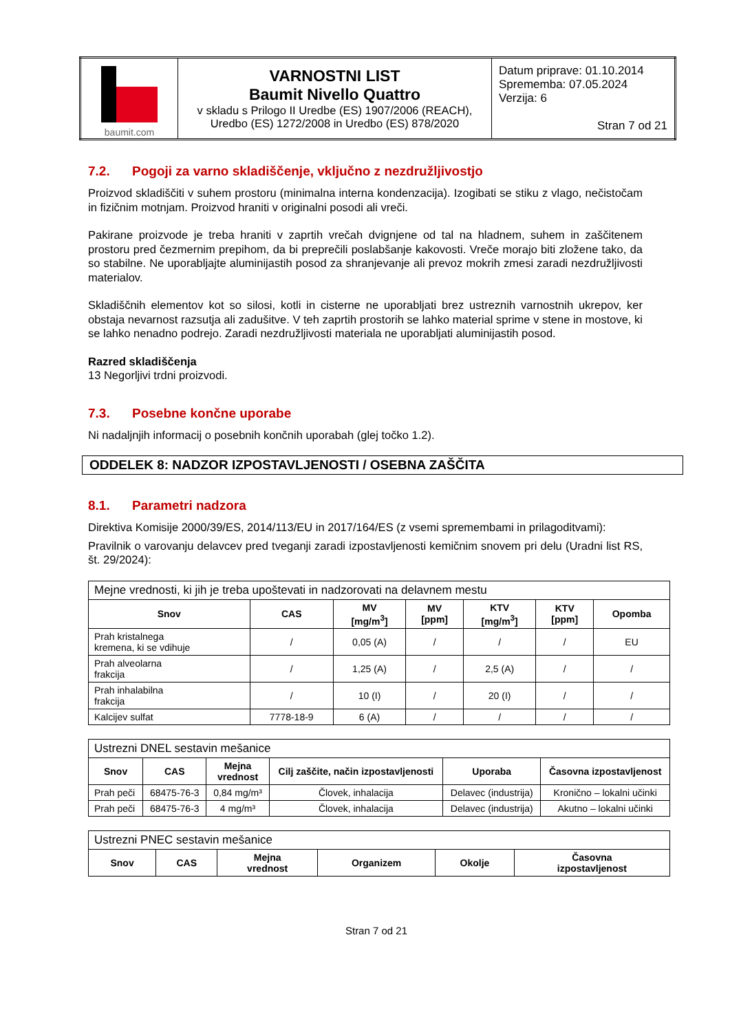| baumit.com | VARNOSTNI LIST Baumit Nivello Quattro v skladu s Prilogo II Uredbe (ES) 1907/2006 (REACH), Uredbo (ES) 1272/2008 in Uredbo (ES) 878/2020 | Datum priprave: 01.10.2014 Sprememba: 07.05.2024 Verzija: 6 Stran 7 od 21 |
7.2. Pogoji za varno skladiščenje, vključno z nezdružljivostjo
Proizvod skladiščiti v suhem prostoru (minimalna interna kondenzacija). Izogibati se stiku z vlago, nečistočam in fizičnim motnjam. Proizvod hraniti v originalni posodi ali vreči.
Pakirane proizvode je treba hraniti v zaprtih vrečah dvignjene od tal na hladnem, suhem in zaščitenem prostoru pred čezmernim prepihom, da bi preprečili poslabšanje kakovosti. Vreče morajo biti zložene tako, da so stabilne. Ne uporabljajte aluminijastih posod za shranjevanje ali prevoz mokrih zmesi zaradi nezdružljivosti materialov.
Skladiščnih elementov kot so silosi, kotli in cisterne ne uporabljati brez ustreznih varnostnih ukrepov, ker obstaja nevarnost razsutja ali zadušitve. V teh zaprtih prostorih se lahko material sprime v stene in mostove, ki se lahko nenadno podrejo. Zaradi nezdružljivosti materiala ne uporabljati aluminijastih posod.
Razred skladiščenja
13 Negorljivi trdni proizvodi.
7.3. Posebne končne uporabe
Ni nadaljnjih informacij o posebnih končnih uporabah (glej točko 1.2).
ODDELEK 8: NADZOR IZPOSTAVLJENOSTI / OSEBNA ZAŠČITA
8.1. Parametri nadzora
Direktiva Komisije 2000/39/ES, 2014/113/EU in 2017/164/ES (z vsemi spremembami in prilagoditvami):
Pravilnik o varovanju delavcev pred tveganji zaradi izpostavljenosti kemičnim snovem pri delu (Uradni list RS, št. 29/2024):
| Mejne vrednosti, ki jih je treba upoštevati in nadzorovati na delavnem mestu | | | | | | |
| Snov | CAS | MV [mg/m<sup>3</sup>] | MV [ppm] | KTV [mg/m<sup>3</sup>] | KTV [ppm] | Opomba |
| Prah kristalnega kremena, ki se vdihuje | / | 0,05 (A) | / | / | / | EU |
| Prah alveolarna frakcija | / | 1,25 (A) | / | 2,5 (A) | / | / |
| Prah inhalabilna frakcija | / | 10 (I) | / | 20 (I) | / | / |
| Kalcijev sulfat | 7778-18-9 | 6 (A) | / | / | / | / |
| Ustrezni DNEL sestavin mešanice | | | | | |
| Snov | CAS | Mejna vrednost | Cilj zaščite, način izpostavljenosti | Uporaba | Časovna izpostavljenost |
| Prah peči | 68475-76-3 | 0,84 mg/m³ | Človek, inhalacija | Delavec (industrija) | Kronično – lokalni učinki |
| Prah peči | 68475-76-3 | 4 mg/m³ | Človek, inhalacija | Delavec (industrija) | Akutno – lokalni učinki |
| Ustrezni PNEC sestavin mešanice | | | | | |
| Snov | CAS | Mejna vrednost | Organizem | Okolje | Časovna izpostavljenost |
Stran 7 od 21